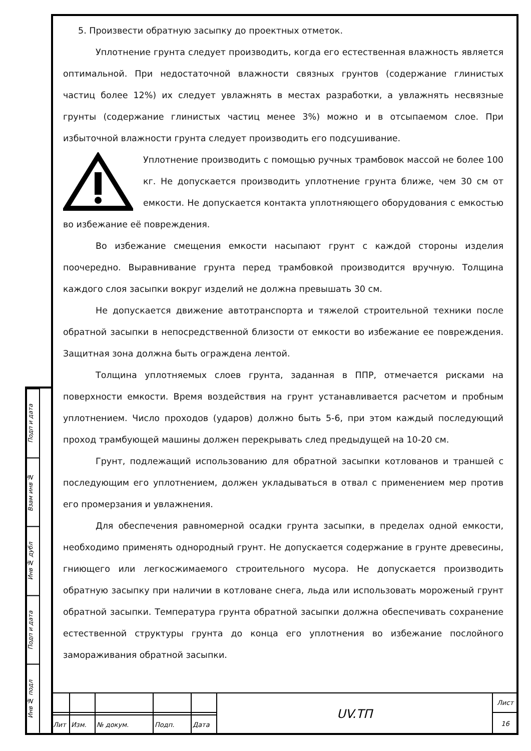Подп и дата
Взам инв №
Инв № дубл
Подп и дата
Инв № подл
5. Произвести обратную засыпку до проектных отметок.
Уплотнение грунта следует производить, когда его естественная влажность является оптимальной. При недостаточной влажности связных грунтов (содержание глинистых частиц более 12%) их следует увлажнять в местах разработки, а увлажнять несвязные грунты (содержание глинистых частиц менее 3%) можно и в отсыпаемом слое. При избыточной влажности грунта следует производить его подсушивание.
Уплотнение производить с помощью ручных трамбовок массой не более 100 кг. Не допускается производить уплотнение грунта ближе, чем 30 см от емкости. Не допускается контакта уплотняющего оборудования с емкостью во избежание её повреждения.
Во избежание смещения емкости насыпают грунт с каждой стороны изделия поочередно. Выравнивание грунта перед трамбовкой производится вручную. Толщина каждого слоя засыпки вокруг изделий не должна превышать 30 см.
Не допускается движение автотранспорта и тяжелой строительной техники после обратной засыпки в непосредственной близости от емкости во избежание ее повреждения. Защитная зона должна быть ограждена лентой.
Толщина уплотняемых слоев грунта, заданная в ППР, отмечается рисками на поверхности емкости. Время воздействия на грунт устанавливается расчетом и пробным уплотнением. Число проходов (ударов) должно быть 5-6, при этом каждый последующий проход трамбующей машины должен перекрывать след предыдущей на 10-20 см.
Грунт, подлежащий использованию для обратной засыпки котлованов и траншей с последующим его уплотнением, должен укладываться в отвал с применением мер против его промерзания и увлажнения.
Для обеспечения равномерной осадки грунта засыпки, в пределах одной емкости, необходимо применять однородный грунт. Не допускается содержание в грунте древесины, гниющего или легкосжимаемого строительного мусора. Не допускается производить обратную засыпку при наличии в котловане снега, льда или использовать мороженый грунт обратной засыпки. Температура грунта обратной засыпки должна обеспечивать сохранение естественной структуры грунта до конца его уплотнения во избежание послойного замораживания обратной засыпки.
| | | | | | UV.ТП | Лист |
| | | | | | | 16 |
| Лит | Изм. | № докум. | Подп. | Дата | | |